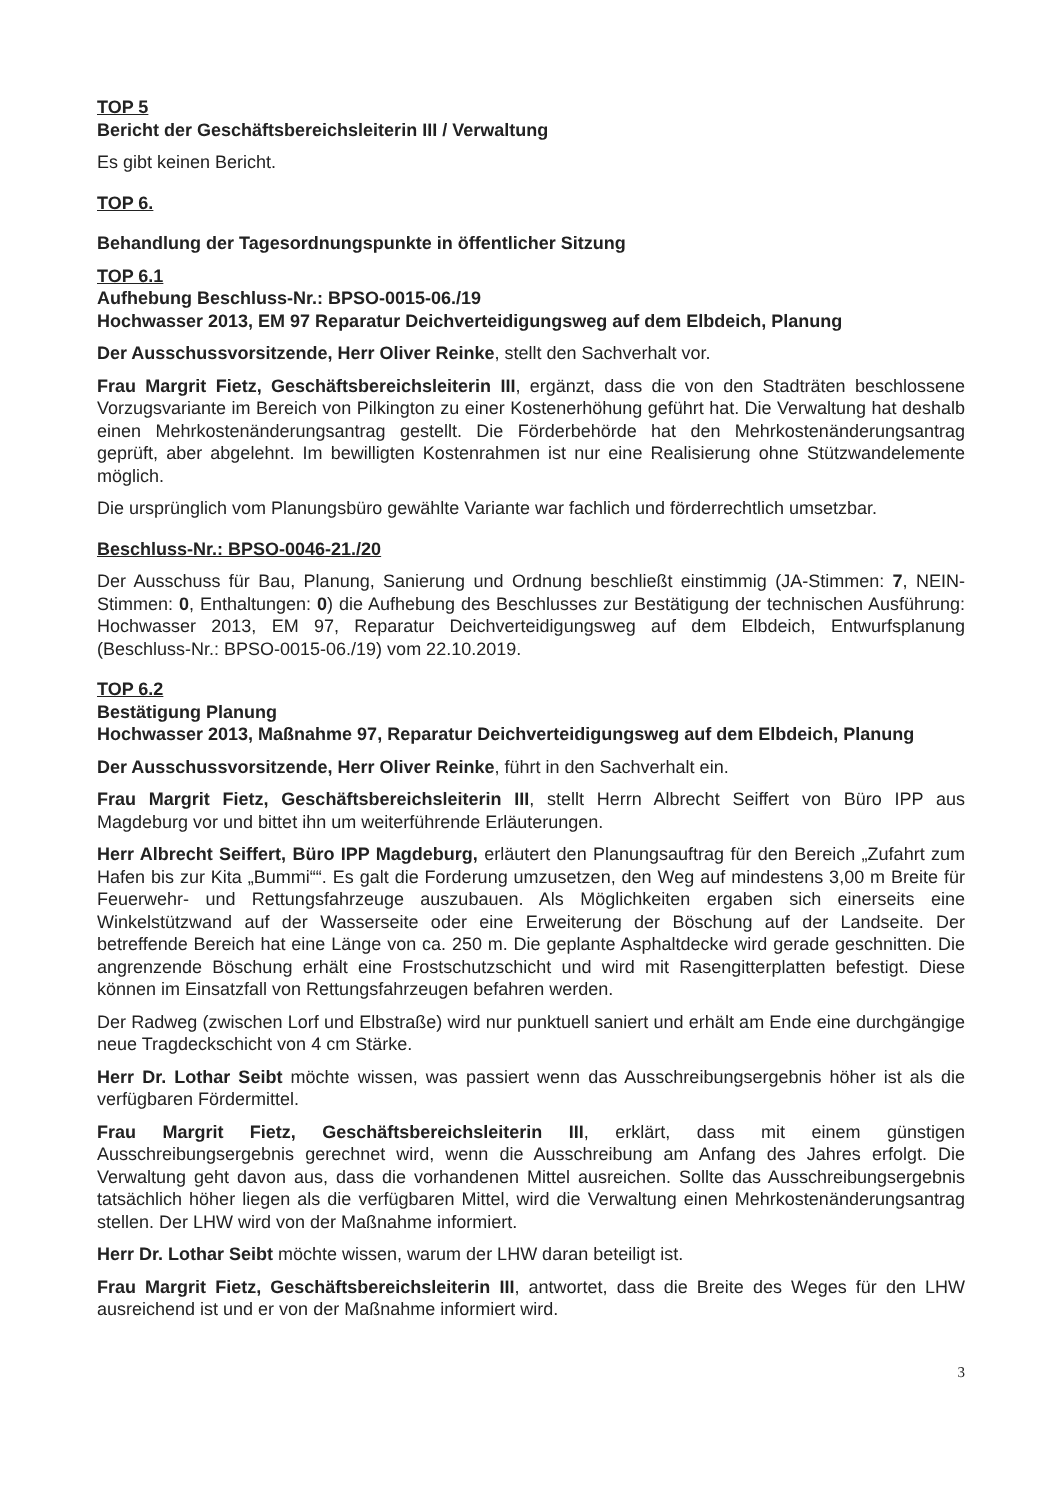TOP 5
Bericht der Geschäftsbereichsleiterin III / Verwaltung
Es gibt keinen Bericht.
TOP 6.
Behandlung der Tagesordnungspunkte in öffentlicher Sitzung
TOP 6.1
Aufhebung Beschluss-Nr.: BPSO-0015-06./19
Hochwasser 2013, EM 97 Reparatur Deichverteidigungsweg auf dem Elbdeich, Planung
Der Ausschussvorsitzende, Herr Oliver Reinke, stellt den Sachverhalt vor.
Frau Margrit Fietz, Geschäftsbereichsleiterin III, ergänzt, dass die von den Stadträten beschlossene Vorzugsvariante im Bereich von Pilkington zu einer Kostenerhöhung geführt hat. Die Verwaltung hat deshalb einen Mehrkostenänderungsantrag gestellt. Die Förderbehörde hat den Mehrkostenänderungsantrag geprüft, aber abgelehnt. Im bewilligten Kostenrahmen ist nur eine Realisierung ohne Stützwandelemente möglich.
Die ursprünglich vom Planungsbüro gewählte Variante war fachlich und förderrechtlich umsetzbar.
Beschluss-Nr.: BPSO-0046-21./20
Der Ausschuss für Bau, Planung, Sanierung und Ordnung beschließt einstimmig (JA-Stimmen: 7, NEIN-Stimmen: 0, Enthaltungen: 0) die Aufhebung des Beschlusses zur Bestätigung der technischen Ausführung: Hochwasser 2013, EM 97, Reparatur Deichverteidigungsweg auf dem Elbdeich, Entwurfsplanung (Beschluss-Nr.: BPSO-0015-06./19) vom 22.10.2019.
TOP 6.2
Bestätigung Planung
Hochwasser 2013, Maßnahme 97, Reparatur Deichverteidigungsweg auf dem Elbdeich, Planung
Der Ausschussvorsitzende, Herr Oliver Reinke, führt in den Sachverhalt ein.
Frau Margrit Fietz, Geschäftsbereichsleiterin III, stellt Herrn Albrecht Seiffert von Büro IPP aus Magdeburg vor und bittet ihn um weiterführende Erläuterungen.
Herr Albrecht Seiffert, Büro IPP Magdeburg, erläutert den Planungsauftrag für den Bereich „Zufahrt zum Hafen bis zur Kita „Bummi““. Es galt die Forderung umzusetzen, den Weg auf mindestens 3,00 m Breite für Feuerwehr- und Rettungsfahrzeuge auszubauen. Als Möglichkeiten ergaben sich einerseits eine Winkelstützwand auf der Wasserseite oder eine Erweiterung der Böschung auf der Landseite. Der betreffende Bereich hat eine Länge von ca. 250 m. Die geplante Asphaltdecke wird gerade geschnitten. Die angrenzende Böschung erhält eine Frostschutzschicht und wird mit Rasengitterplatten befestigt. Diese können im Einsatzfall von Rettungsfahrzeugen befahren werden.
Der Radweg (zwischen Lorf und Elbstraße) wird nur punktuell saniert und erhält am Ende eine durchgängige neue Tragdeckschicht von 4 cm Stärke.
Herr Dr. Lothar Seibt möchte wissen, was passiert wenn das Ausschreibungsergebnis höher ist als die verfügbaren Fördermittel.
Frau Margrit Fietz, Geschäftsbereichsleiterin III, erklärt, dass mit einem günstigen Ausschreibungsergebnis gerechnet wird, wenn die Ausschreibung am Anfang des Jahres erfolgt. Die Verwaltung geht davon aus, dass die vorhandenen Mittel ausreichen. Sollte das Ausschreibungsergebnis tatsächlich höher liegen als die verfügbaren Mittel, wird die Verwaltung einen Mehrkostenänderungsantrag stellen. Der LHW wird von der Maßnahme informiert.
Herr Dr. Lothar Seibt möchte wissen, warum der LHW daran beteiligt ist.
Frau Margrit Fietz, Geschäftsbereichsleiterin III, antwortet, dass die Breite des Weges für den LHW ausreichend ist und er von der Maßnahme informiert wird.
3